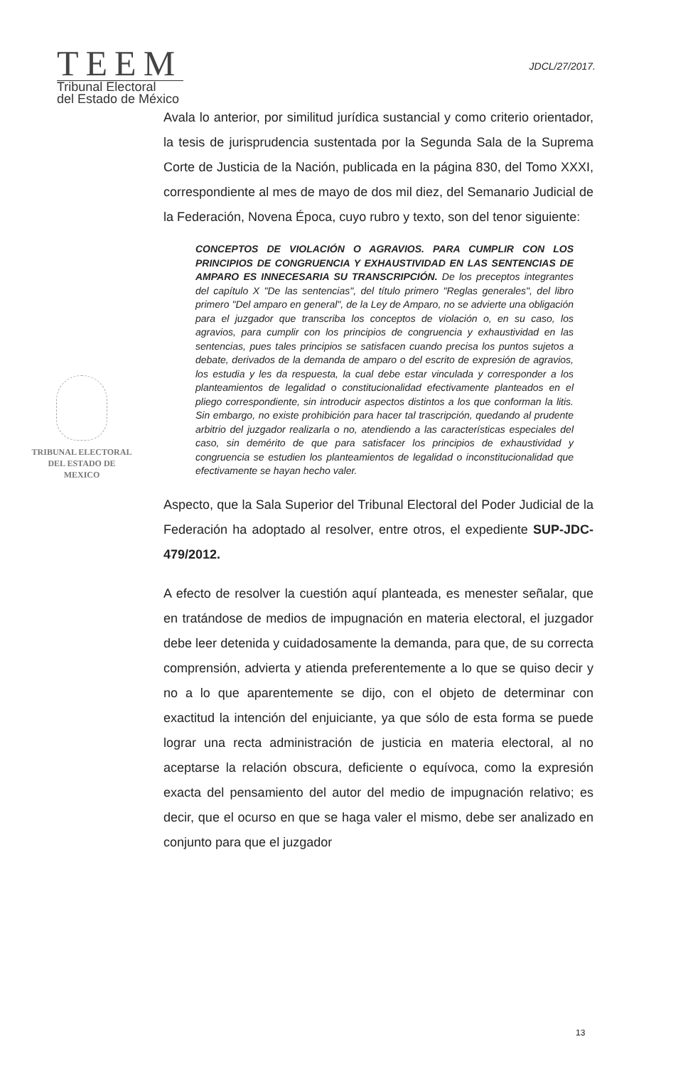TEEM
Tribunal Electoral
del Estado de México
JDCL/27/2017.
TRIBUNAL ELECTORAL
DEL ESTADO DE
MEXICO
Avala lo anterior, por similitud jurídica sustancial y como criterio orientador, la tesis de jurisprudencia sustentada por la Segunda Sala de la Suprema Corte de Justicia de la Nación, publicada en la página 830, del Tomo XXXI, correspondiente al mes de mayo de dos mil diez, del Semanario Judicial de la Federación, Novena Época, cuyo rubro y texto, son del tenor siguiente:
CONCEPTOS DE VIOLACIÓN O AGRAVIOS. PARA CUMPLIR CON LOS PRINCIPIOS DE CONGRUENCIA Y EXHAUSTIVIDAD EN LAS SENTENCIAS DE AMPARO ES INNECESARIA SU TRANSCRIPCIÓN. De los preceptos integrantes del capítulo X "De las sentencias", del título primero "Reglas generales", del libro primero "Del amparo en general", de la Ley de Amparo, no se advierte una obligación para el juzgador que transcriba los conceptos de violación o, en su caso, los agravios, para cumplir con los principios de congruencia y exhaustividad en las sentencias, pues tales principios se satisfacen cuando precisa los puntos sujetos a debate, derivados de la demanda de amparo o del escrito de expresión de agravios, los estudia y les da respuesta, la cual debe estar vinculada y corresponder a los planteamientos de legalidad o constitucionalidad efectivamente planteados en el pliego correspondiente, sin introducir aspectos distintos a los que conforman la litis. Sin embargo, no existe prohibición para hacer tal trascripción, quedando al prudente arbitrio del juzgador realizarla o no, atendiendo a las características especiales del caso, sin demérito de que para satisfacer los principios de exhaustividad y congruencia se estudien los planteamientos de legalidad o inconstitucionalidad que efectivamente se hayan hecho valer.
Aspecto, que la Sala Superior del Tribunal Electoral del Poder Judicial de la Federación ha adoptado al resolver, entre otros, el expediente SUP-JDC-479/2012.
A efecto de resolver la cuestión aquí planteada, es menester señalar, que en tratándose de medios de impugnación en materia electoral, el juzgador debe leer detenida y cuidadosamente la demanda, para que, de su correcta comprensión, advierta y atienda preferentemente a lo que se quiso decir y no a lo que aparentemente se dijo, con el objeto de determinar con exactitud la intención del enjuiciante, ya que sólo de esta forma se puede lograr una recta administración de justicia en materia electoral, al no aceptarse la relación obscura, deficiente o equívoca, como la expresión exacta del pensamiento del autor del medio de impugnación relativo; es decir, que el ocurso en que se haga valer el mismo, debe ser analizado en conjunto para que el juzgador
13